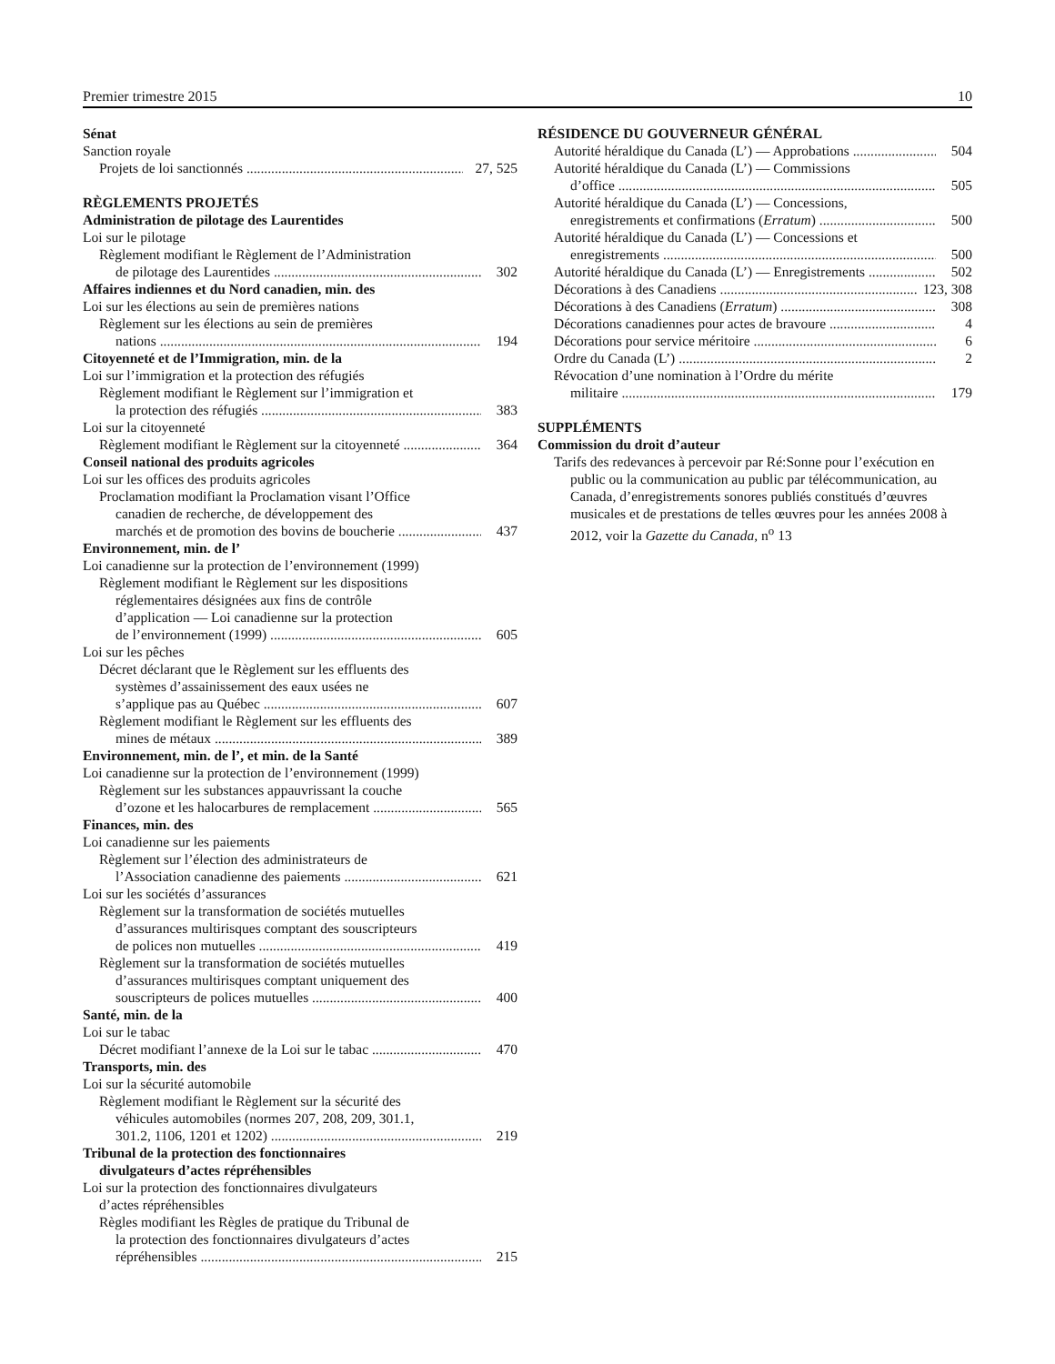Premier trimestre 2015 10
Sénat
Sanction royale
Projets de loi sanctionnés 27, 525
RÈGLEMENTS PROJETÉS
Administration de pilotage des Laurentides
Loi sur le pilotage
Règlement modifiant le Règlement de l’Administration
de pilotage des Laurentides 302
Affaires indiennes et du Nord canadien, min. des
Loi sur les élections au sein de premières nations
Règlement sur les élections au sein de premières
nations 194
Citoyenneté et de l’Immigration, min. de la
Loi sur l’immigration et la protection des réfugiés
Règlement modifiant le Règlement sur l’immigration et
la protection des réfugiés 383
Loi sur la citoyenneté
Règlement modifiant le Règlement sur la citoyenneté 364
Conseil national des produits agricoles
Loi sur les offices des produits agricoles
Proclamation modifiant la Proclamation visant l’Office
canadien de recherche, de développement des
marchés et de promotion des bovins de boucherie 437
Environnement, min. de l’
Loi canadienne sur la protection de l’environnement (1999)
Règlement modifiant le Règlement sur les dispositions
réglementaires désignées aux fins de contrôle
d’application — Loi canadienne sur la protection
de l’environnement (1999) 605
Loi sur les pêches
Décret déclarant que le Règlement sur les effluents des
systèmes d’assainissement des eaux usées ne
s’applique pas au Québec 607
Règlement modifiant le Règlement sur les effluents des
mines de métaux 389
Environnement, min. de l’, et min. de la Santé
Loi canadienne sur la protection de l’environnement (1999)
Règlement sur les substances appauvrissant la couche
d’ozone et les halocarbures de remplacement 565
Finances, min. des
Loi canadienne sur les paiements
Règlement sur l’élection des administrateurs de
l’Association canadienne des paiements 621
Loi sur les sociétés d’assurances
Règlement sur la transformation de sociétés mutuelles
d’assurances multirisques comptant des souscripteurs
de polices non mutuelles 419
Règlement sur la transformation de sociétés mutuelles
d’assurances multirisques comptant uniquement des
souscripteurs de polices mutuelles 400
Santé, min. de la
Loi sur le tabac
Décret modifiant l’annexe de la Loi sur le tabac 470
Transports, min. des
Loi sur la sécurité automobile
Règlement modifiant le Règlement sur la sécurité des
véhicules automobiles (normes 207, 208, 209, 301.1,
301.2, 1106, 1201 et 1202) 219
Tribunal de la protection des fonctionnaires
divulgateurs d’actes répréhensibles
Loi sur la protection des fonctionnaires divulgateurs
d’actes répréhensibles
Règles modifiant les Règles de pratique du Tribunal de
la protection des fonctionnaires divulgateurs d’actes
répréhensibles 215
RÉSIDENCE DU GOUVERNEUR GÉNÉRAL
Autorité héraldique du Canada (L’) — Approbations 504
Autorité héraldique du Canada (L’) — Commissions
d’office 505
Autorité héraldique du Canada (L’) — Concessions,
enregistrements et confirmations (Erratum) 500
Autorité héraldique du Canada (L’) — Concessions et
enregistrements 500
Autorité héraldique du Canada (L’) — Enregistrements 502
Décorations à des Canadiens 123, 308
Décorations à des Canadiens (Erratum) 308
Décorations canadiennes pour actes de bravoure 4
Décorations pour service méritoire 6
Ordre du Canada (L’) 2
Révocation d’une nomination à l’Ordre du mérite
militaire 179
SUPPLÉMENTS
Commission du droit d’auteur
Tarifs des redevances à percevoir par Ré:Sonne pour l’exécution en public ou la communication au public par télécommunication, au Canada, d’enregistrements sonores publiés constitués d’œuvres musicales et de prestations de telles œuvres pour les années 2008 à 2012, voir la Gazette du Canada, n<sup>o</sup> 13